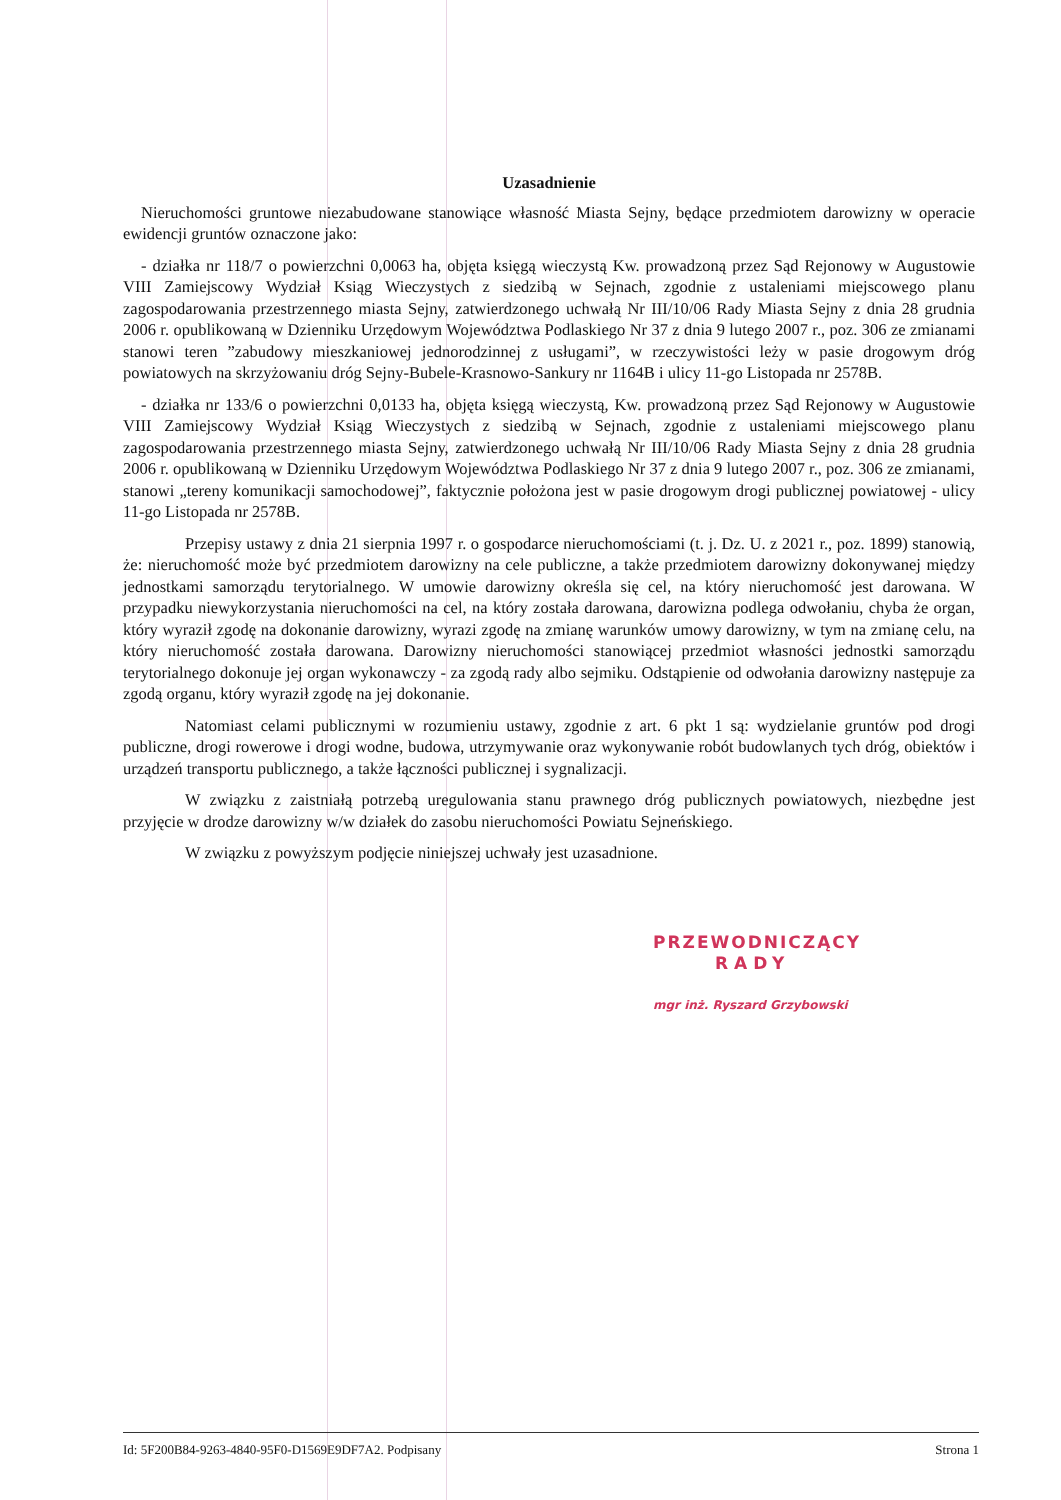Uzasadnienie
Nieruchomości gruntowe niezabudowane stanowiące własność Miasta Sejny, będące przedmiotem darowizny w operacie ewidencji gruntów oznaczone jako:
- działka nr 118/7 o powierzchni 0,0063 ha, objęta księgą wieczystą Kw. prowadzoną przez Sąd Rejonowy w Augustowie VIII Zamiejscowy Wydział Ksiąg Wieczystych z siedzibą w Sejnach, zgodnie z ustaleniami miejscowego planu zagospodarowania przestrzennego miasta Sejny, zatwierdzonego uchwałą Nr III/10/06 Rady Miasta Sejny z dnia 28 grudnia 2006 r. opublikowaną w Dzienniku Urzędowym Województwa Podlaskiego Nr 37 z dnia 9 lutego 2007 r., poz. 306 ze zmianami stanowi teren ”zabudowy mieszkaniowej jednorodzinnej z usługami”, w rzeczywistości leży w pasie drogowym dróg powiatowych na skrzyżowaniu dróg Sejny-Bubele-Krasnowo-Sankury nr 1164B i ulicy 11-go Listopada nr 2578B.
- działka nr 133/6 o powierzchni 0,0133 ha, objęta księgą wieczystą, Kw. prowadzoną przez Sąd Rejonowy w Augustowie VIII Zamiejscowy Wydział Ksiąg Wieczystych z siedzibą w Sejnach, zgodnie z ustaleniami miejscowego planu zagospodarowania przestrzennego miasta Sejny, zatwierdzonego uchwałą Nr III/10/06 Rady Miasta Sejny z dnia 28 grudnia 2006 r. opublikowaną w Dzienniku Urzędowym Województwa Podlaskiego Nr 37 z dnia 9 lutego 2007 r., poz. 306 ze zmianami, stanowi „tereny komunikacji samochodowej”, faktycznie położona jest w pasie drogowym drogi publicznej powiatowej - ulicy 11-go Listopada nr 2578B.
Przepisy ustawy z dnia 21 sierpnia 1997 r. o gospodarce nieruchomościami (t. j. Dz. U. z 2021 r., poz. 1899) stanowią, że: nieruchomość może być przedmiotem darowizny na cele publiczne, a także przedmiotem darowizny dokonywanej między jednostkami samorządu terytorialnego. W umowie darowizny określa się cel, na który nieruchomość jest darowana. W przypadku niewykorzystania nieruchomości na cel, na który została darowana, darowizna podlega odwołaniu, chyba że organ, który wyraził zgodę na dokonanie darowizny, wyrazi zgodę na zmianę warunków umowy darowizny, w tym na zmianę celu, na który nieruchomość została darowana. Darowizny nieruchomości stanowiącej przedmiot własności jednostki samorządu terytorialnego dokonuje jej organ wykonawczy - za zgodą rady albo sejmiku. Odstąpienie od odwołania darowizny następuje za zgodą organu, który wyraził zgodę na jej dokonanie.
Natomiast celami publicznymi w rozumieniu ustawy, zgodnie z art. 6 pkt 1 są: wydzielanie gruntów pod drogi publiczne, drogi rowerowe i drogi wodne, budowa, utrzymywanie oraz wykonywanie robót budowlanych tych dróg, obiektów i urządzeń transportu publicznego, a także łączności publicznej i sygnalizacji.
W związku z zaistniałą potrzebą uregulowania stanu prawnego dróg publicznych powiatowych, niezbędne jest przyjęcie w drodze darowizny w/w działek do zasobu nieruchomości Powiatu Sejneńskiego.
W związku z powyższym podjęcie niniejszej uchwały jest uzasadnione.
PRZEWODNICZĄCY
RADY
mgr inż. Ryszard Grzybowski
Id: 5F200B84-9263-4840-95F0-D1569E9DF7A2. Podpisany Strona 1